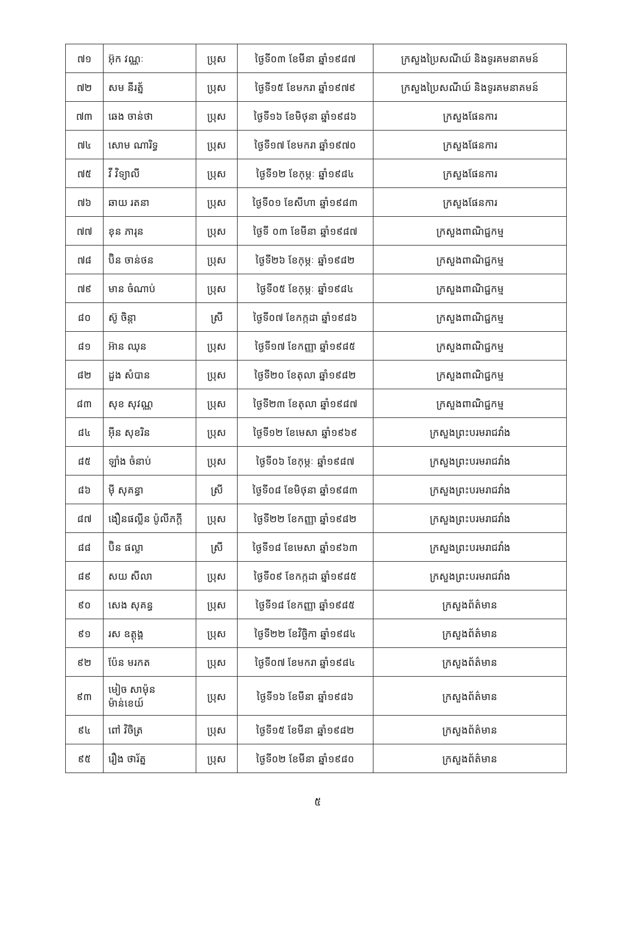| ៧១ | អ៊ុក វណ្ណៈ | ប្រុស | ថ្ងៃទី០៣ ខែមីនា ឆ្នាំ១៩៨៧ | ក្រសួងប្រៃសណីយ៍ និងទូរគមនាគមន៍ |
| ៧២ | សម នីរត្ន័ | ប្រុស | ថ្ងៃទី១៥ ខែមករា ឆ្នាំ១៩៧៩ | ក្រសួងប្រៃសណីយ៍ និងទូរគមនាគមន៍ |
| ៧៣ | ឆេង ចាន់ថា | ប្រុស | ថ្ងៃទី១៦ ខែមិថុនា ឆ្នាំ១៩៨៦ | ក្រសួងផែនការ |
| ៧៤ | សោម ណារិទ្ធ | ប្រុស | ថ្ងៃទី១៧ ខែមករា ឆ្នាំ១៩៧០ | ក្រសួងផែនការ |
| ៧៥ | វី វិទ្យាលី | ប្រុស | ថ្ងៃទី១២ ខែកុម្ភៈ ឆ្នាំ១៩៨៤ | ក្រសួងផែនការ |
| ៧៦ | ឆាយ រតនា | ប្រុស | ថ្ងៃទី០១ ខែសីហា ឆ្នាំ១៩៨៣ | ក្រសួងផែនការ |
| ៧៧ | ខុន ភារុន | ប្រុស | ថ្ងៃទី ០៣ ខែមីនា ឆ្នាំ១៩៨៧ | ក្រសួងពាណិជ្ជកម្ម |
| ៧៨ | ប៊ិន ចាន់ថន | ប្រុស | ថ្ងៃទី២៦ ខែកុម្ភៈ ឆ្នាំ១៩៨២ | ក្រសួងពាណិជ្ជកម្ម |
| ៧៩ | មាន ចំណាប់ | ប្រុស | ថ្ងៃទី០៥ ខែកុម្ភៈ ឆ្នាំ១៩៨៤ | ក្រសួងពាណិជ្ជកម្ម |
| ៨០ | ស៊ូ ចិន្តា | ស្រី | ថ្ងៃទី០៧ ខែកក្កដា ឆ្នាំ១៩៨៦ | ក្រសួងពាណិជ្ជកម្ម |
| ៨១ | អ៊ាន ឈុន | ប្រុស | ថ្ងៃទី១៧ ខែកញ្ញា ឆ្នាំ១៩៨៥ | ក្រសួងពាណិជ្ជកម្ម |
| ៨២ | ដួង សំបាន | ប្រុស | ថ្ងៃទី២០ ខែតុលា ឆ្នាំ១៩៨២ | ក្រសួងពាណិជ្ជកម្ម |
| ៨៣ | សុខ សុវណ្ណ | ប្រុស | ថ្ងៃទី២៣ ខែតុលា ឆ្នាំ១៩៨៧ | ក្រសួងពាណិជ្ជកម្ម |
| ៨៤ | អ៊ីន សុខរិន | ប្រុស | ថ្ងៃទី១២ ខែមេសា ឆ្នាំ១៩៦៩ | ក្រសួងព្រះបរមរាជវាំង |
| ៨៥ | ឡាំង ចំនាប់ | ប្រុស | ថ្ងៃទី០៦ ខែកុម្ភៈ ឆ្នាំ១៩៨៧ | ក្រសួងព្រះបរមរាជវាំង |
| ៨៦ | ម៉ី សុគន្ធា | ស្រី | ថ្ងៃទី០៨ ខែមិថុនា ឆ្នាំ១៩៨៣ | ក្រសួងព្រះបរមរាជវាំង |
| ៨៧ | ងឿនផល្លីន ប៉ូលីភក្តី | ប្រុស | ថ្ងៃទី២២ ខែកញ្ញា ឆ្នាំ១៩៨២ | ក្រសួងព្រះបរមរាជវាំង |
| ៨៨ | ប៊ិន ផល្លា | ស្រី | ថ្ងៃទី១៨ ខែមេសា ឆ្នាំ១៩៦៣ | ក្រសួងព្រះបរមរាជវាំង |
| ៨៩ | សយ សីលា | ប្រុស | ថ្ងៃទី០៩ ខែកក្កដា ឆ្នាំ១៩៨៥ | ក្រសួងព្រះបរមរាជវាំង |
| ៩០ | សេង សុគន្ធ | ប្រុស | ថ្ងៃទី១៨ ខែកញ្ញា ឆ្នាំ១៩៨៥ | ក្រសួងព័ត៌មាន |
| ៩១ | រស ឧត្តុង្គ | ប្រុស | ថ្ងៃទី២២ ខែវិច្ឆិកា ឆ្នាំ១៩៨៤ | ក្រសួងព័ត៌មាន |
| ៩២ | ប៉ែន មរកត | ប្រុស | ថ្ងៃទី០៧ ខែមករា ឆ្នាំ១៩៨៤ | ក្រសួងព័ត៌មាន |
| ៩៣ | មៀច សាម៉ុនម៉ាន់ខេយ៍ | ប្រុស | ថ្ងៃទី១៦ ខែមីនា ឆ្នាំ១៩៨៦ | ក្រសួងព័ត៌មាន |
| ៩៤ | ពៅ វិចិត្រ | ប្រុស | ថ្ងៃទី១៥ ខែមីនា ឆ្នាំ១៩៨២ | ក្រសួងព័ត៌មាន |
| ៩៥ | រឿង ថារ័ត្ន | ប្រុស | ថ្ងៃទី០២ ខែមីនា ឆ្នាំ១៩៨០ | ក្រសួងព័ត៌មាន |
៥